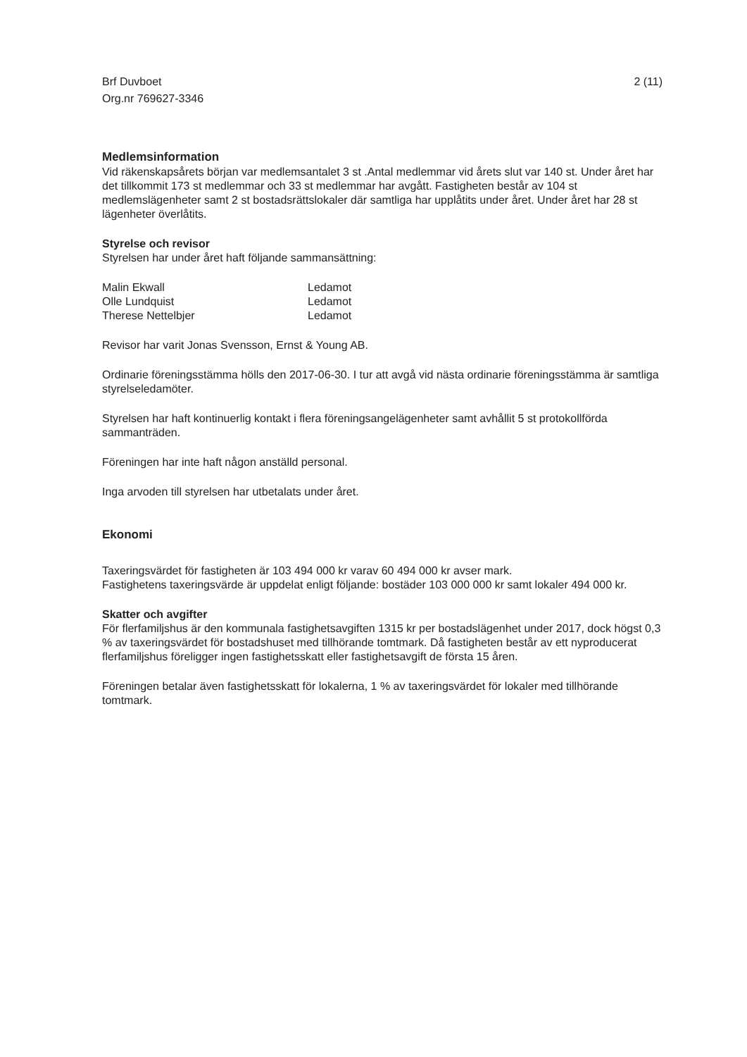Brf Duvboet
Org.nr 769627-3346
2 (11)
Medlemsinformation
Vid räkenskapsårets början var medlemsantalet 3 st .Antal medlemmar vid årets slut var 140 st. Under året har det tillkommit 173 st medlemmar och 33 st medlemmar har avgått. Fastigheten består av 104 st medlemslägenheter samt 2 st bostadsrättslokaler där samtliga har upplåtits under året. Under året har 28 st lägenheter överlåtits.
Styrelse och revisor
Styrelsen har under året haft följande sammansättning:
Malin Ekwall
Ledamot
Olle Lundquist
Ledamot
Therese Nettelbjer
Ledamot
Revisor har varit Jonas Svensson, Ernst & Young AB.
Ordinarie föreningsstämma hölls den 2017-06-30. I tur att avgå vid nästa ordinarie föreningsstämma är samtliga styrelseledamöter.
Styrelsen har haft kontinuerlig kontakt i flera föreningsangelägenheter samt avhållit 5 st protokollförda sammanträden.
Föreningen har inte haft någon anställd personal.
Inga arvoden till styrelsen har utbetalats under året.
Ekonomi
Taxeringsvärdet för fastigheten är 103 494 000 kr varav 60 494 000 kr avser mark.
Fastighetens taxeringsvärde är uppdelat enligt följande: bostäder 103 000 000 kr samt lokaler 494 000 kr.
Skatter och avgifter
För flerfamiljshus är den kommunala fastighetsavgiften 1315 kr per bostadslägenhet under 2017, dock högst 0,3 % av taxeringsvärdet för bostadshuset med tillhörande tomtmark. Då fastigheten består av ett nyproducerat flerfamiljshus föreligger ingen fastighetsskatt eller fastighetsavgift de första 15 åren.
Föreningen betalar även fastighetsskatt för lokalerna, 1 % av taxeringsvärdet för lokaler med tillhörande tomtmark.